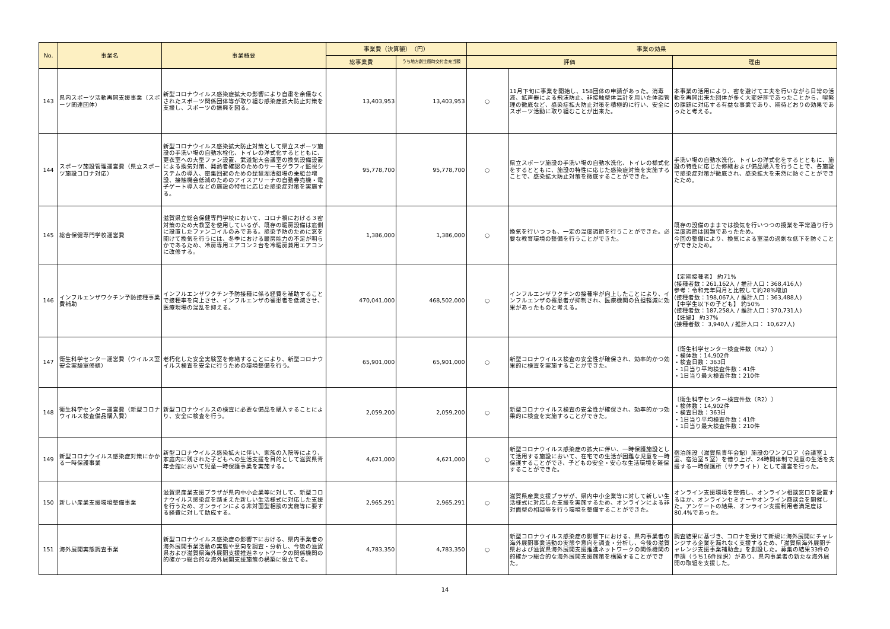| No. | 事業名 | 事業概要 | 事業費（決算額） （円） | | 事業の効果 | | |
| --- | --- | --- | --- | --- | --- | --- | --- |
| | | | 総事業費 | うち地方創生臨時交付金充当額 | 評価 | | 理由 |
| 143 | 県内スポーツ活動再開支援事業（スポーツ関連団体） | 新型コロナウイルス感染症拡大の影響により自粛を余儀なくされたスポーツ関係団体等が取り組む感染症拡大防止対策を支援し、スポーツの振興を図る。 | 13,403,953 | 13,403,953 | ○ | 11月下旬に事業を開始し、158団体の申請があった。消毒液、拡声器による飛沫防止、非接触型体温計を用いた体調管理の徹底など、感染症拡大防止対策を積極的に行い、安全にスポーツ活動に取り組むことが出来た。 | 本事業の活用により、密を避けて工夫を行いながら日常の活動を再開出来た団体が多く大変好評であったことから、喫緊の課題に対応する有益な事業であり、期待どおりの効果であったと考える。 |
| 144 | スポーツ施設管理運営費（県立スポーツ施設コロナ対応） | 新型コロナウイルス感染拡大防止対策として県立スポーツ施設の手洗い場の自動水栓化、トイレの洋式化するとともに、更衣室への大型ファン設置、武道館大会議室の換気設備設置による換気対策、発熱者確認のためのサーモグラフィ監視システムの導入、密集回避のための琵琶湖漕艇場の乗艇台増設、接触機会低減のためのアイスアリーナの自動券売機・電子ゲート導入などの施設の特性に応じた感染症対策を実施する。 | 95,778,700 | 95,778,700 | ○ | 県立スポーツ施設の手洗い場の自動水洗化、トイレの様式化をするとともに、施設の特性に応じた感染症対策を実施することで、感染拡大防止対策を徹底することができた。 | 手洗い場の自動水洗化、トイレの洋式化をするとともに、施設の特性に応じた修繕および備品購入を行うことで、各施設で感染症対策が徹底され、感染拡大を未然に防ぐことができたため。 |
| 145 | 総合保健専門学校運営費 | 滋賀県立総合保健専門学校において、コロナ禍における３密対策のため大教室を使用しているが、既存の暖房設備は窓側に設置したファンコイルのみである。感染予防のために窓を開けて換気を行うには、冬季における暖房能力の不足が明らかであるため、冷房専用エアコン２台を冷暖房兼用エアコンに改修する。 | 1,386,000 | 1,386,000 | ○ | 換気を行いつつも、一定の温度調節を行うことができた。必要な教育環境の整備を行うことができた。 | 既存の設備のままでは換気を行いつつの授業を平常通り行う温度調節は困難であったため。 今回の整備により、換気による室温の過剰な低下を防ぐことができたため。 |
| 146 | インフルエンザワクチン予防接種事業費補助 | インフルエンザワクチン予防接種に係る経費を補助することで接種率を向上させ、インフルエンザの罹患者を低減させ、医療現場の混乱を抑える。 | 470,041,000 | 468,502,000 | ○ | インフルエンザワクチンの接種率が向上したことにより、インフルエンザの罹患者が抑制され、医療機関の負担軽減に効果があったものと考える。 | 【定期接種者】 約71% (接種者数：261,162人 / 推計人口：368,416人) 参考：令和元年同月と比較して約28%増加 (接種者数：198,067人 / 推計人口：363,488人) 【中学生以下の子ども】 約50% (接種者数：187,258人 / 推計人口：370,731人) 【妊婦】 約37% (接種者数： 3,940人 / 推計人口： 10,627人) |
| 147 | 衛生科学センター運営費（ウイルス室安全実験室修繕） | 老朽化した安全実験室を修繕することにより、新型コロナウイルス検査を安全に行うための環境整備を行う。 | 65,901,000 | 65,901,000 | ○ | 新型コロナウイルス検査の安全性が確保され、効率的かつ効果的に検査を実施することができた。 | 〔衛生科学センター検査件数（R2）〕 ・検体数：14,902件 ・検査日数：363日 ・1日当り平均検査件数：41件 ・1日当り最大検査件数：210件 |
| 148 | 衛生科学センター運営費（新型コロナウイルス検査備品購入費） | 新型コロナウイルスの検査に必要な備品を購入することにより、安全に検査を行う。 | 2,059,200 | 2,059,200 | ○ | 新型コロナウイルス検査の安全性が確保され、効率的かつ効果的に検査を実施することができた。 | 〔衛生科学センター検査件数（R2）〕 ・検体数：14,902件 ・検査日数：363日 ・1日当り平均検査件数：41件 ・1日当り最大検査件数：210件 |
| 149 | 新型コロナウイルス感染症対策にかかる一時保護事業 | 新型コロナウイルス感染拡大に伴い、家族の入院等により、家庭内に残された子どもへの生活支援を目的として滋賀県青年会館において児童一時保護事業を実施する。 | 4,621,000 | 4,621,000 | ○ | 新型コロナウイルス感染症の拡大に伴い、一時保護施設として活用する施設において、在宅での生活が困難な児童を一時保護することができ、子どもの安全・安心な生活環境を確保することができた。 | 宿泊施設（滋賀県青年会館）施設のワンフロア（会議室１室、宿泊室５室）を借り上げ、24時間体制で児童の生活を支援する一時保護所（サテライト）として運営を行った。 |
| 150 | 新しい産業支援環境整備事業 | 滋賀県産業支援プラザが県内中小企業等に対して、新型コロナウイルス感染症を踏まえた新しい生活様式に対応した支援を行うため、オンラインによる非対面型相談の実施等に要する経費に対して助成する。 | 2,965,291 | 2,965,291 | ○ | 滋賀県産業支援プラザが、県内中小企業等に対して新しい生活様式に対応した支援を実施するため、オンラインによる非対面型の相談等を行う環境を整備することができた。 | オンライン支援環境を整備し、オンライン相談窓口を設置するほか、オンラインセミナーやオンライン商談会を開催した。アンケートの結果、オンライン支援利用者満足度は80.4%であった。 |
| 151 | 海外展開実態調査事業 | 新型コロナウイルス感染症の影響下における、県内事業者の海外展開事業活動の実態や意向を調査・分析し、今後の滋賀県および滋賀県海外展開支援推進ネットワークの関係機関の的確かつ総合的な海外展開支援施策の構築に役立てる。 | 4,783,350 | 4,783,350 | ○ | 新型コロナウイルス感染症の影響下における、県内事業者の海外展開事業活動の実態や意向を調査・分析し、今後の滋賀県および滋賀県海外展開支援推進ネットワークの関係機関の的確かつ総合的な海外展開支援施策を構築することができた。 | 調査結果に基づき、コロナを受けて新規に海外展開にチャレンジする企業を漏れなく支援するため、「滋賀県海外展開チャレンジ支援事業補助金」を創設した。募集の結果33件の申請（うち16件採択）があり、県内事業者の新たな海外展開の取組を支援した。 |
14